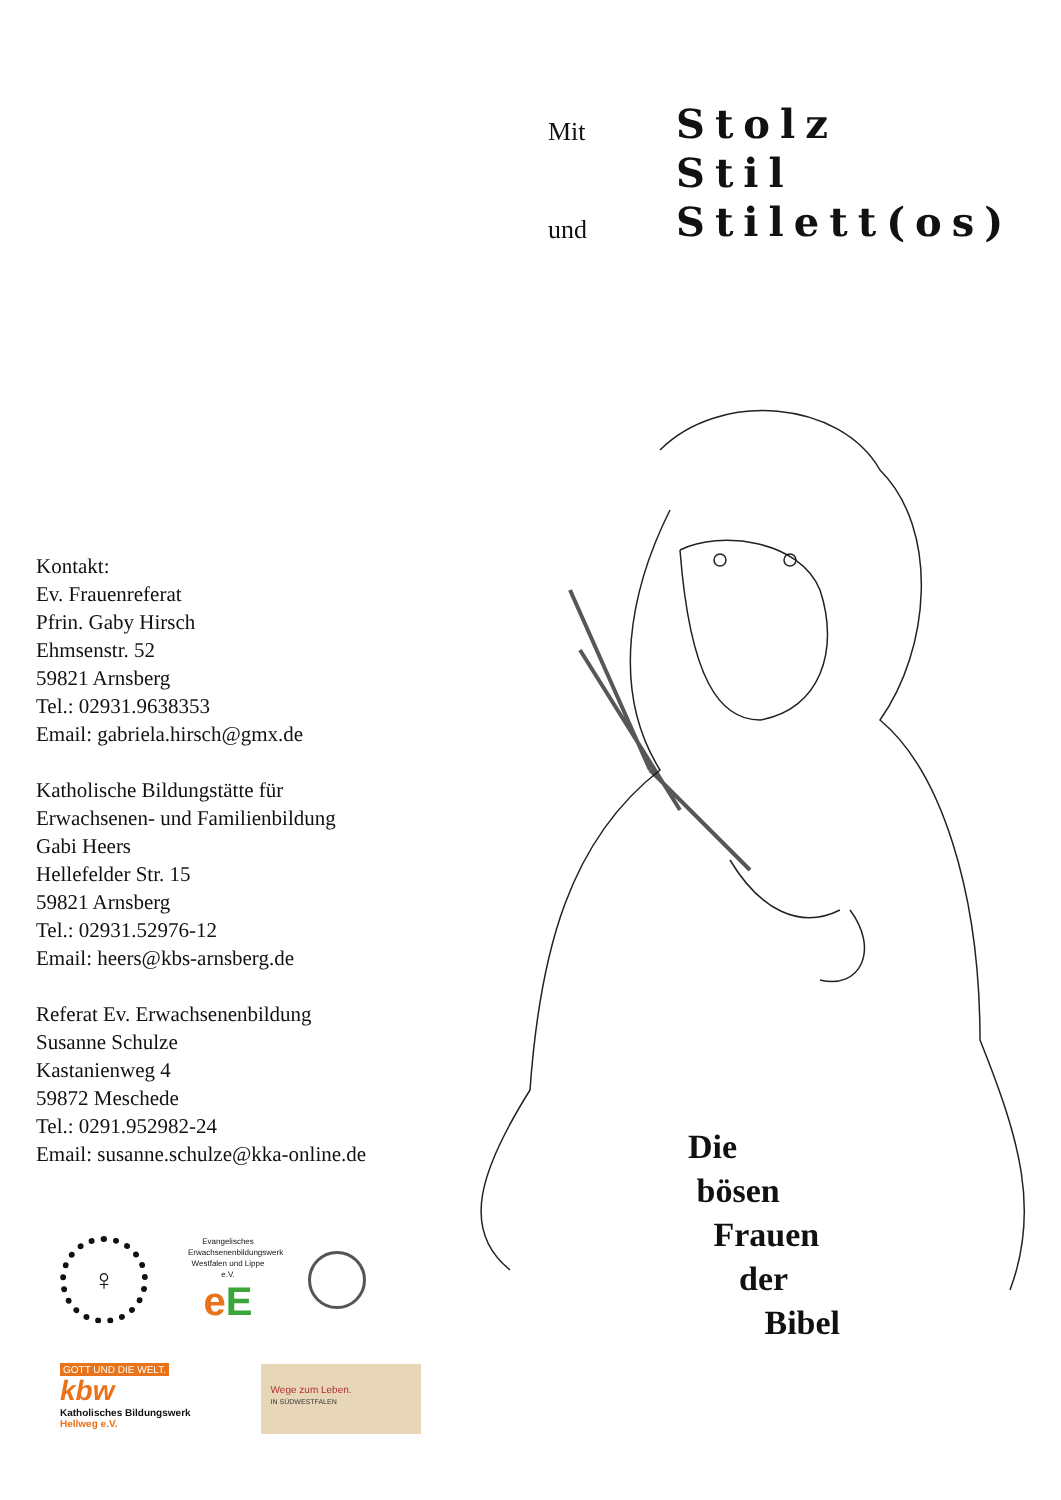Mit
Stolz
Stil
und
Stilett(os)
Kontakt:
Ev. Frauenreferat
Pfrin. Gaby Hirsch
Ehmsenstr. 52
59821 Arnsberg
Tel.: 02931.9638353
Email: gabriela.hirsch@gmx.de
Katholische Bildungstätte für
Erwachsenen- und Familienbildung
Gabi Heers
Hellefelder Str. 15
59821 Arnsberg
Tel.: 02931.52976-12
Email: heers@kbs-arnsberg.de
Referat Ev. Erwachsenenbildung
Susanne Schulze
Kastanienweg 4
59872 Meschede
Tel.: 0291.952982-24
Email: susanne.schulze@kka-online.de
Die
bösen
Frauen
der
Bibel
♀
Evangelisches Erwachsenenbildungswerk Westfalen und Lippe e.V.
eE
GOTT UND DIE WELT.
kbw
Katholisches Bildungswerk
Hellweg e.V.
Wege zum Leben.
IN SÜDWESTFALEN